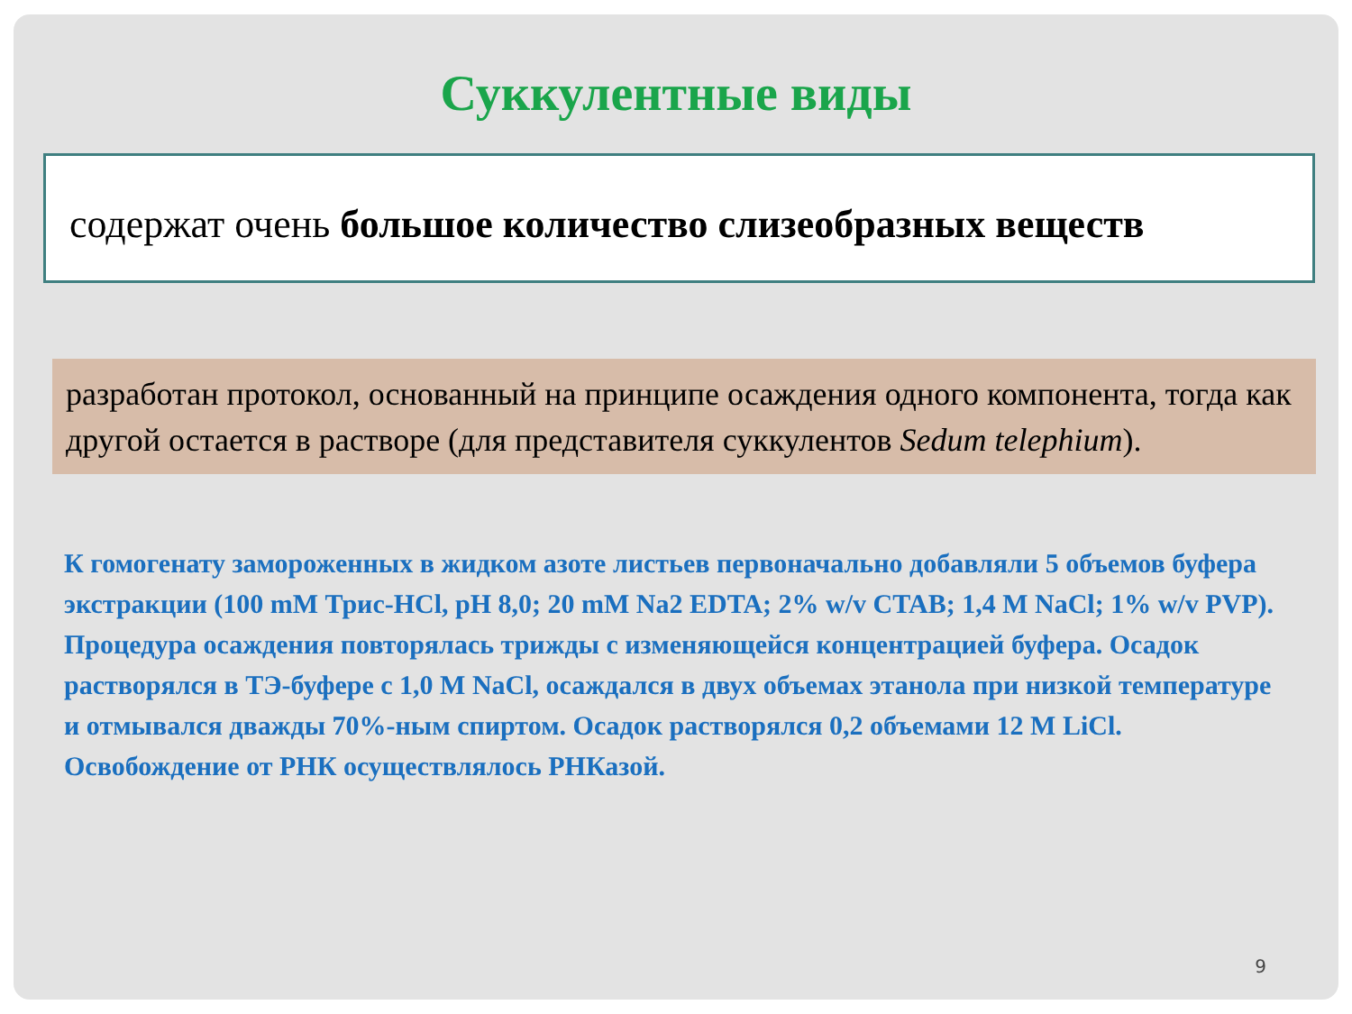Суккулентные виды
содержат очень большое количество слизеобразных веществ
разработан протокол, основанный на принципе осаждения одного компонента, тогда как другой остается в растворе (для представителя суккулентов Sedum telephium).
К гомогенату замороженных в жидком азоте листьев первоначально добавляли 5 объемов буфера экстракции (100 mM Трис-HCl, pH 8,0; 20 mM Na2 EDTA; 2% w/v CTAB; 1,4 M NaCl; 1% w/v PVP). Процедура осаждения повторялась трижды с изменяющейся концентрацией буфера. Осадок растворялся в ТЭ-буфере с 1,0 M NaCl, осаждался в двух объемах этанола при низкой температуре и отмывался дважды 70%-ным спиртом. Осадок растворялся 0,2 объемами 12 M LiCl. Освобождение от РНК осуществлялось РНКазой.
9